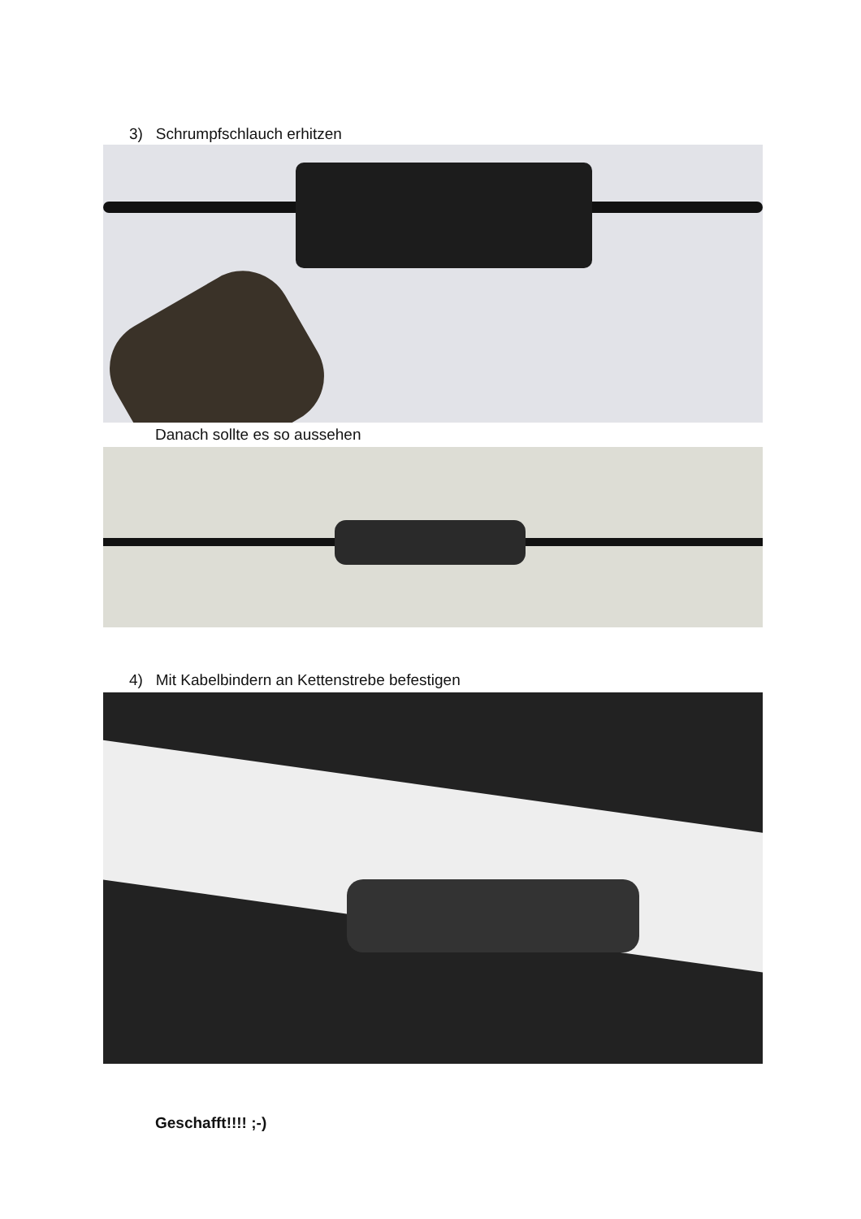3) Schrumpfschlauch erhitzen
Danach sollte es so aussehen
4) Mit Kabelbindern an Kettenstrebe befestigen
Geschafft!!!! ;-)